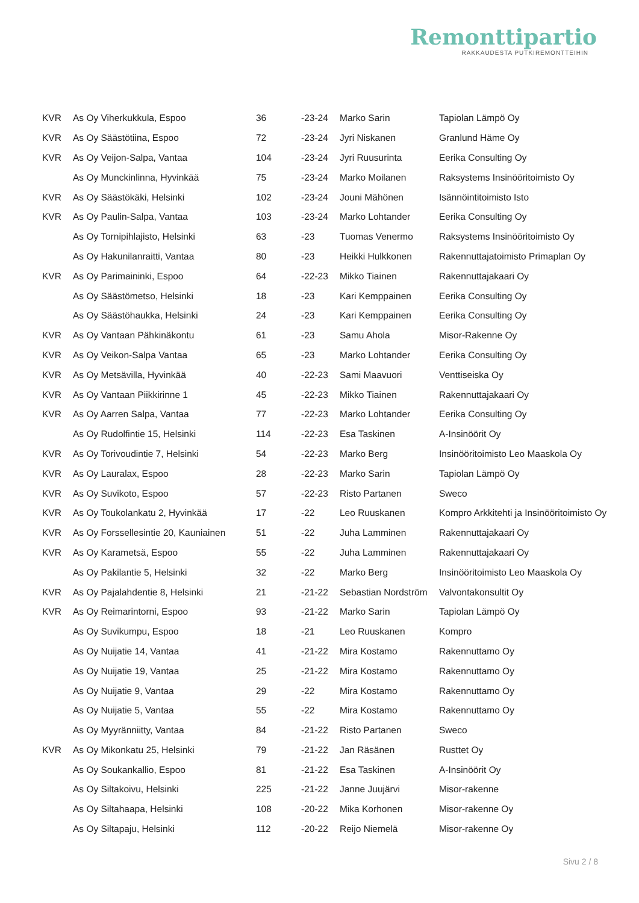Remonttipartio
RAKKAUDESTA PUTKIREMONTTEIHIN
| KVR | As Oy Viherkukkula, Espoo | 36 | -23-24 | Marko Sarin | Tapiolan Lämpö Oy |
| KVR | As Oy Säästötiina, Espoo | 72 | -23-24 | Jyri Niskanen | Granlund Häme Oy |
| KVR | As Oy Veijon-Salpa, Vantaa | 104 | -23-24 | Jyri Ruusurinta | Eerika Consulting Oy |
| | As Oy Munckinlinna, Hyvinkää | 75 | -23-24 | Marko Moilanen | Raksystems Insinööritoimisto Oy |
| KVR | As Oy Säästökäki, Helsinki | 102 | -23-24 | Jouni Mähönen | Isännöintitoimisto Isto |
| KVR | As Oy Paulin-Salpa, Vantaa | 103 | -23-24 | Marko Lohtander | Eerika Consulting Oy |
| | As Oy Tornipihlajisto, Helsinki | 63 | -23 | Tuomas Venermo | Raksystems Insinööritoimisto Oy |
| | As Oy Hakunilanraitti, Vantaa | 80 | -23 | Heikki Hulkkonen | Rakennuttajatoimisto Primaplan Oy |
| KVR | As Oy Parimaininki, Espoo | 64 | -22-23 | Mikko Tiainen | Rakennuttajakaari Oy |
| | As Oy Säästömetso, Helsinki | 18 | -23 | Kari Kemppainen | Eerika Consulting Oy |
| | As Oy Säästöhaukka, Helsinki | 24 | -23 | Kari Kemppainen | Eerika Consulting Oy |
| KVR | As Oy Vantaan Pähkinäkontu | 61 | -23 | Samu Ahola | Misor-Rakenne Oy |
| KVR | As Oy Veikon-Salpa Vantaa | 65 | -23 | Marko Lohtander | Eerika Consulting Oy |
| KVR | As Oy Metsävilla, Hyvinkää | 40 | -22-23 | Sami Maavuori | Venttiseiska Oy |
| KVR | As Oy Vantaan Piikkirinne 1 | 45 | -22-23 | Mikko Tiainen | Rakennuttajakaari Oy |
| KVR | As Oy Aarren Salpa, Vantaa | 77 | -22-23 | Marko Lohtander | Eerika Consulting Oy |
| | As Oy Rudolfintie 15, Helsinki | 114 | -22-23 | Esa Taskinen | A-Insinöörit Oy |
| KVR | As Oy Torivoudintie 7, Helsinki | 54 | -22-23 | Marko Berg | Insinööritoimisto Leo Maaskola Oy |
| KVR | As Oy Lauralax, Espoo | 28 | -22-23 | Marko Sarin | Tapiolan Lämpö Oy |
| KVR | As Oy Suvikoto, Espoo | 57 | -22-23 | Risto Partanen | Sweco |
| KVR | As Oy Toukolankatu 2, Hyvinkää | 17 | -22 | Leo Ruuskanen | Kompro Arkkitehti ja Insinööritoimisto Oy |
| KVR | As Oy Forssellesintie 20, Kauniainen | 51 | -22 | Juha Lamminen | Rakennuttajakaari Oy |
| KVR | As Oy Karametsä, Espoo | 55 | -22 | Juha Lamminen | Rakennuttajakaari Oy |
| | As Oy Pakilantie 5, Helsinki | 32 | -22 | Marko Berg | Insinööritoimisto Leo Maaskola Oy |
| KVR | As Oy Pajalahdentie 8, Helsinki | 21 | -21-22 | Sebastian Nordström | Valvontakonsultit Oy |
| KVR | As Oy Reimarintorni, Espoo | 93 | -21-22 | Marko Sarin | Tapiolan Lämpö Oy |
| | As Oy Suvikumpu, Espoo | 18 | -21 | Leo Ruuskanen | Kompro |
| | As Oy Nuijatie 14, Vantaa | 41 | -21-22 | Mira Kostamo | Rakennuttamo Oy |
| | As Oy Nuijatie 19, Vantaa | 25 | -21-22 | Mira Kostamo | Rakennuttamo Oy |
| | As Oy Nuijatie 9, Vantaa | 29 | -22 | Mira Kostamo | Rakennuttamo Oy |
| | As Oy Nuijatie 5, Vantaa | 55 | -22 | Mira Kostamo | Rakennuttamo Oy |
| | As Oy Myyränniitty, Vantaa | 84 | -21-22 | Risto Partanen | Sweco |
| KVR | As Oy Mikonkatu 25, Helsinki | 79 | -21-22 | Jan Räsänen | Rusttet Oy |
| | As Oy Soukankallio, Espoo | 81 | -21-22 | Esa Taskinen | A-Insinöörit Oy |
| | As Oy Siltakoivu, Helsinki | 225 | -21-22 | Janne Juujärvi | Misor-rakenne |
| | As Oy Siltahaapa, Helsinki | 108 | -20-22 | Mika Korhonen | Misor-rakenne Oy |
| | As Oy Siltapaju, Helsinki | 112 | -20-22 | Reijo Niemelä | Misor-rakenne Oy |
Sivu 2 / 8